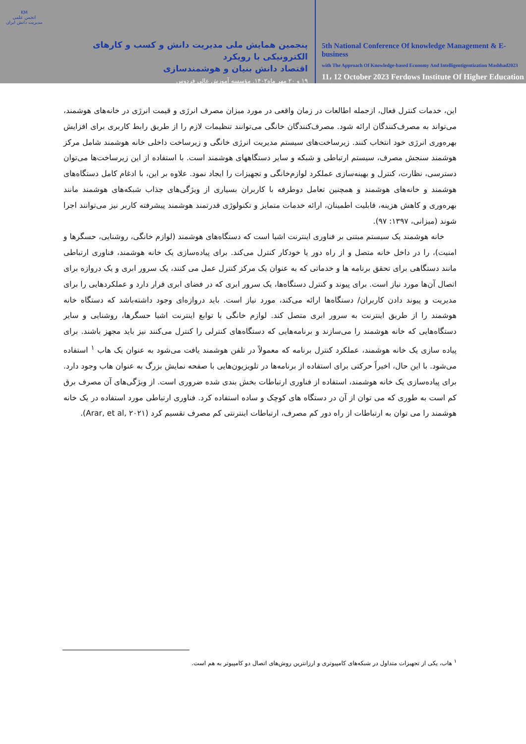KM
انجمن علمی مدیریت دانش ایران
پنجمین همایش ملی مدیریت دانش و کسب و کارهای الکترونیکی با رویکرد
اقتصاد دانش بنیان و هوشمندسازی
۱۹ و ۲۰ مهر ماه۱۴۰۲. مؤسسه آموزش عالی فردوس
5th National Conference Of knowledge Management & E-business
with The Approach Of Knowledge-based Economy And Intelligentigentization Mashhad2023
11، 12 October 2023 Ferdows Institute Of Higher Education
این، خدمات کنترل فعال، ازجمله اطالعات در زمان واقعی در مورد میزان مصرف انرژی و قیمت انرژی در خانه‌های هوشمند، می‌تواند به مصرف‌کنندگان ارائه شود. مصرف‌کنندگان خانگی می‌توانند تنظیمات لازم را از طریق رابط کاربری برای افزایش بهره‌وری انرژی خود انتخاب کنند. زیرساخت‌های سیستم مدیریت انرژی خانگی و زیرساخت داخلی خانه هوشمند شامل مرکز هوشمند سنجش مصرف، سیستم ارتباطی و شبکه و سایر دستگاههای هوشمند است. با استفاده از این زیرساخت‌ها می‌توان دسترسی، نظارت، کنترل و بهینه‌سازی عملکرد لوازم‌خانگی و تجهیزات را ایجاد نمود. علاوه بر این، با ادغام کامل دستگاه‌های هوشمند و خانه‌های هوشمند و همچنین تعامل دوطرفه با کاربران بسیاری از ویژگی‌های جذاب شبکه‌های هوشمند مانند بهره‌وری و کاهش هزینه، قابلیت اطمینان، ارائه خدمات متمایز و تکنولوژی قدرتمند هوشمند پیشرفته کاربر نیز می‌توانند اجرا شوند (میزانی، ۱۳۹۷: ۹۷).
خانه هوشمند یک سیستم مبتنی بر فناوری اینترنت اشیا است که دستگاه‌های هوشمند (لوازم خانگی، روشنایی، حسگرها و امنیت)، را در داخل خانه متصل و از راه دور یا خودکار کنترل می‌کند. برای پیاده‌سازی یک خانه هوشمند، فناوری ارتباطی مانند دستگاهی برای تحقق برنامه ها و خدماتی که به عنوان یک مرکز کنترل عمل می کنند، یک سرور ابری و یک دروازه برای اتصال آن‌ها مورد نیاز است. برای پیوند و کنترل دستگاه‌ها، یک سرور ابری که در فضای ابری قرار دارد و عملکردهایی را برای مدیریت و پیوند دادن کاربران/ دستگاه‌ها ارائه می‌کند، مورد نیاز است. باید دروازه‌ای وجود داشته‌باشد که دستگاه خانه هوشمند را از طریق اینترنت به سرور ابری متصل کند. لوازم خانگی با توابع اینترنت اشیا حسگرها، روشنایی و سایر دستگاه‌هایی که خانه هوشمند را می‌سازند و برنامه‌هایی که دستگاه‌های کنترلی را کنترل می‌کنند نیز باید مجهز باشند. برای پیاده سازی یک خانه هوشمند، عملکرد کنترل برنامه که معمولاً در تلفن هوشمند یافت می‌شود به عنوان یک هاب <sup>۱</sup> استفاده می‌شود. با این حال، اخیراً حرکتی برای استفاده از برنامه‌ها در تلویزیون‌هایی با صفحه نمایش بزرگ به عنوان هاب وجود دارد. برای پیاده‌سازی یک خانه هوشمند، استفاده از فناوری ارتباطات بخش بندی شده ضروری است. از ویژگی‌های آن مصرف برق کم است به طوری که می توان از آن در دستگاه های کوچک و ساده استفاده کرد. فناوری ارتباطی مورد استفاده در یک خانه هوشمند را می توان به ارتباطات از راه دور کم مصرف، ارتباطات اینترنتی کم مصرف تقسیم کرد (Arar, et al, ۲۰۲۱).
<sup>۱</sup> هاب، یکی از تجهیزات متداول در شبکه‌های کامپیوتری و ارزانترین روش‌های اتصال دو کامپیوتر به هم است.